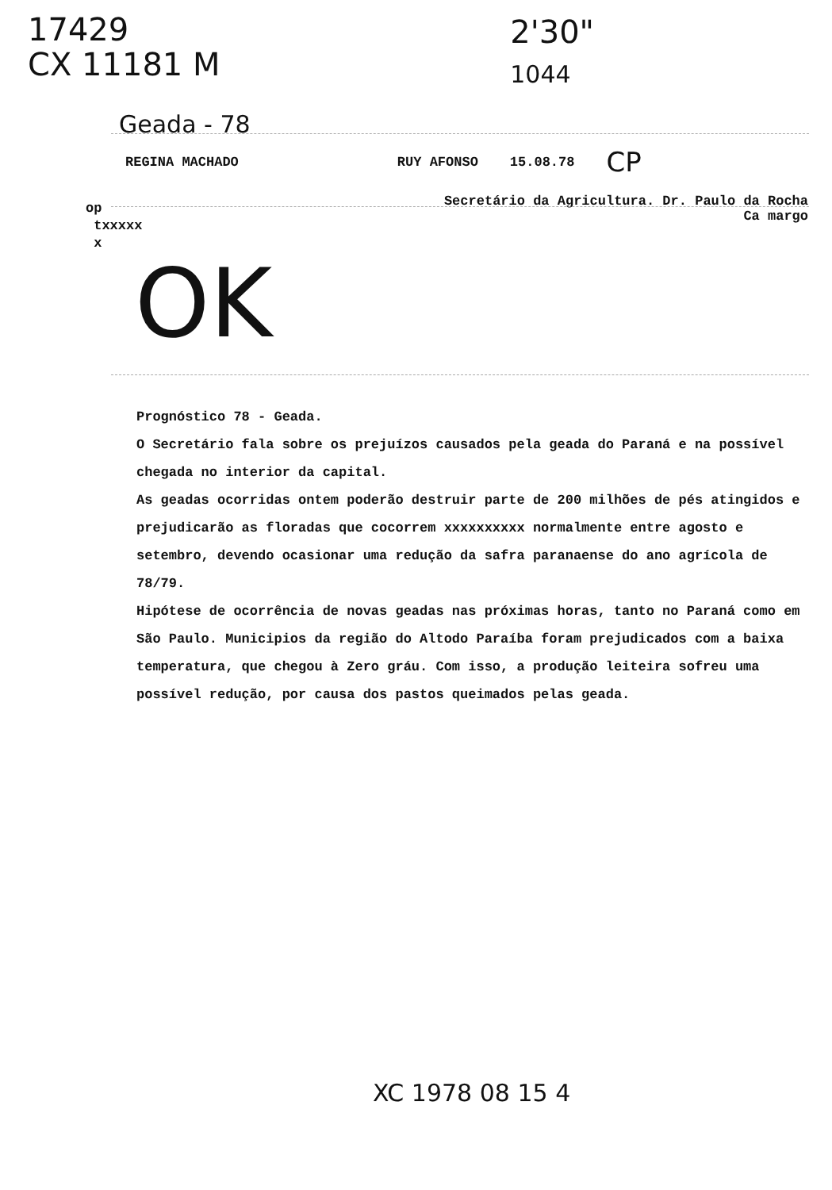17429
CX 11181 M
2'30"
1044
Geada - 78
REGINA MACHADO RUY AFONSO 15.08.78 CP
Secretário da Agricultura. Dr. Paulo da Rocha
Ca margo
op
txxxxx
x
OK
Prognóstico 78 - Geada.
O Secretário fala sobre os prejuízos causados pela geada do Paraná e na possível chegada no interior da capital.
As geadas ocorridas ontem poderão destruir parte de 200 milhões de pés atingidos e prejudicarão as floradas que cocorrem xxxxxxxxxx normalmente entre agosto e setembro, devendo ocasionar uma redução da safra paranaense do ano agrícola de 78/79.
Hipótese de ocorrência de novas geadas nas próximas horas, tanto no Paraná como em São Paulo. Municipios da região do Altodo Paraíba foram prejudicados com a baixa temperatura, que chegou à Zero gráu. Com isso, a produção leiteira sofreu uma possível redução, por causa dos pastos queimados pelas geada.
XC 1978 08 15 4